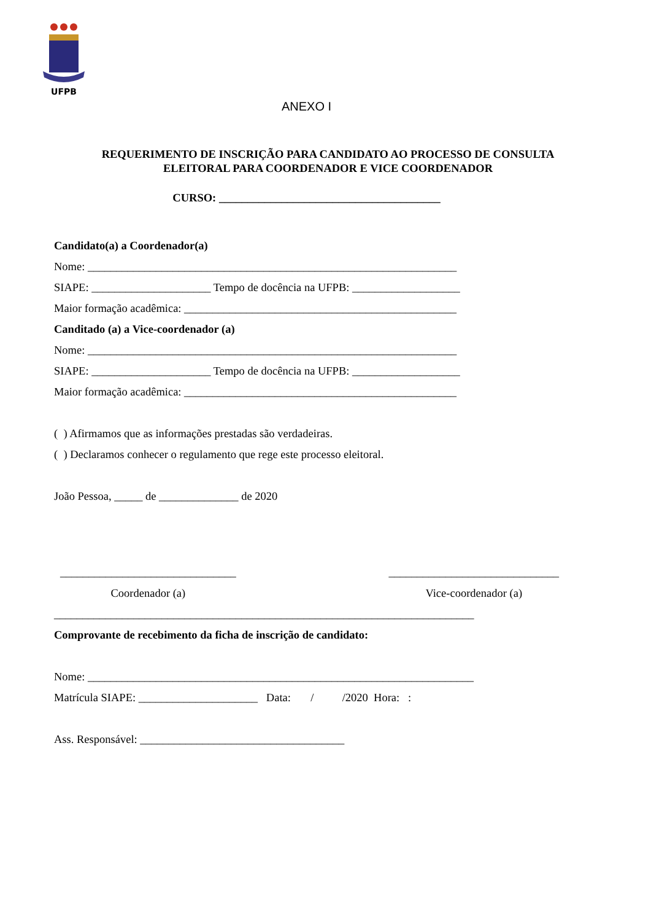UFPB
ANEXO I
REQUERIMENTO DE INSCRIÇÃO PARA CANDIDATO AO PROCESSO DE CONSULTA
ELEITORAL PARA COORDENADOR E VICE COORDENADOR
CURSO: _______________________________________
Candidato(a) a Coordenador(a)
Nome: _________________________________________________________________
SIAPE: _____________________ Tempo de docência na UFPB: ___________________
Maior formação acadêmica: ________________________________________________
Canditado (a) a Vice-coordenador (a)
Nome: _________________________________________________________________
SIAPE: _____________________ Tempo de docência na UFPB: ___________________
Maior formação acadêmica: ________________________________________________
( ) Afirmamos que as informações prestadas são verdadeiras.
( ) Declaramos conhecer o regulamento que rege este processo eleitoral.
João Pessoa, _____ de ______________ de 2020
_______________________________
Coordenador (a)
______________________________
Vice-coordenador (a)
__________________________________________________________________________
Comprovante de recebimento da ficha de inscrição de candidato:
Nome: ____________________________________________________________________
Matrícula SIAPE: _____________________ Data: / /2020 Hora: :
Ass. Responsável: ____________________________________